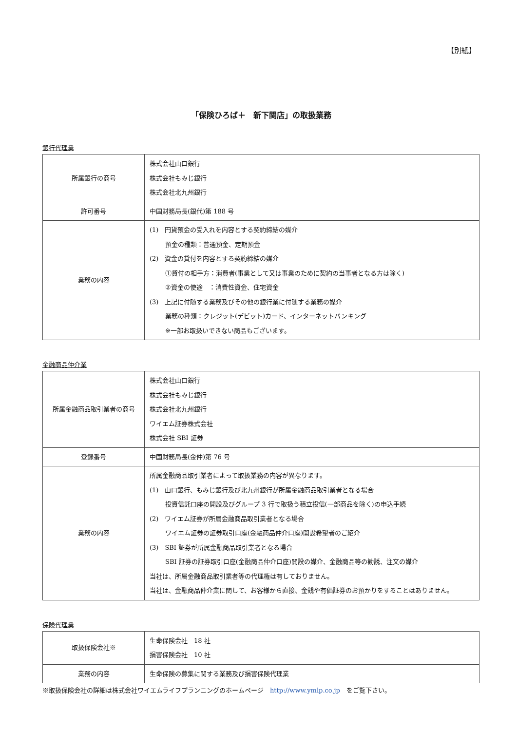【別紙】
「保険ひろば＋　新下関店」の取扱業務
銀行代理業
| 所属銀行の商号 | 株式会社山口銀行 株式会社もみじ銀行 株式会社北九州銀行 |
| 許可番号 | 中国財務局長(銀代)第 188 号 |
| 業務の内容 | (1) 円貨預金の受入れを内容とする契約締結の媒介 預金の種類：普通預金、定期預金 (2) 資金の貸付を内容とする契約締結の媒介 ①貸付の相手方：消費者(事業として又は事業のために契約の当事者となる方は除く) ②資金の使途 ：消費性資金、住宅資金 (3) 上記に付随する業務及びその他の銀行業に付随する業務の媒介 業務の種類：クレジット(デビット)カード、インターネットバンキング ※一部お取扱いできない商品もございます。 |
金融商品仲介業
| 所属金融商品取引業者の商号 | 株式会社山口銀行 株式会社もみじ銀行 株式会社北九州銀行 ワイエム証券株式会社 株式会社 SBI 証券 |
| 登録番号 | 中国財務局長(金仲)第 76 号 |
| 業務の内容 | 所属金融商品取引業者によって取扱業務の内容が異なります。 (1) 山口銀行、もみじ銀行及び北九州銀行が所属金融商品取引業者となる場合 投資信託口座の開設及びグループ 3 行で取扱う積立投信(一部商品を除く)の申込手続 (2) ワイエム証券が所属金融商品取引業者となる場合 ワイエム証券の証券取引口座(金融商品仲介口座)開設希望者のご紹介 (3) SBI 証券が所属金融商品取引業者となる場合 SBI 証券の証券取引口座(金融商品仲介口座)開設の媒介、金融商品等の勧誘、注文の媒介 当社は、所属金融商品取引業者等の代理権は有しておりません。 当社は、金融商品仲介業に関して、お客様から直接、金銭や有価証券のお預かりをすることはありません。 |
保険代理業
| 取扱保険会社※ | 生命保険会社 18 社 損害保険会社 10 社 |
| 業務の内容 | 生命保険の募集に関する業務及び損害保険代理業 |
※取扱保険会社の詳細は株式会社ワイエムライフプランニングのホームページ　http://www.ymlp.co.jp　をご覧下さい。